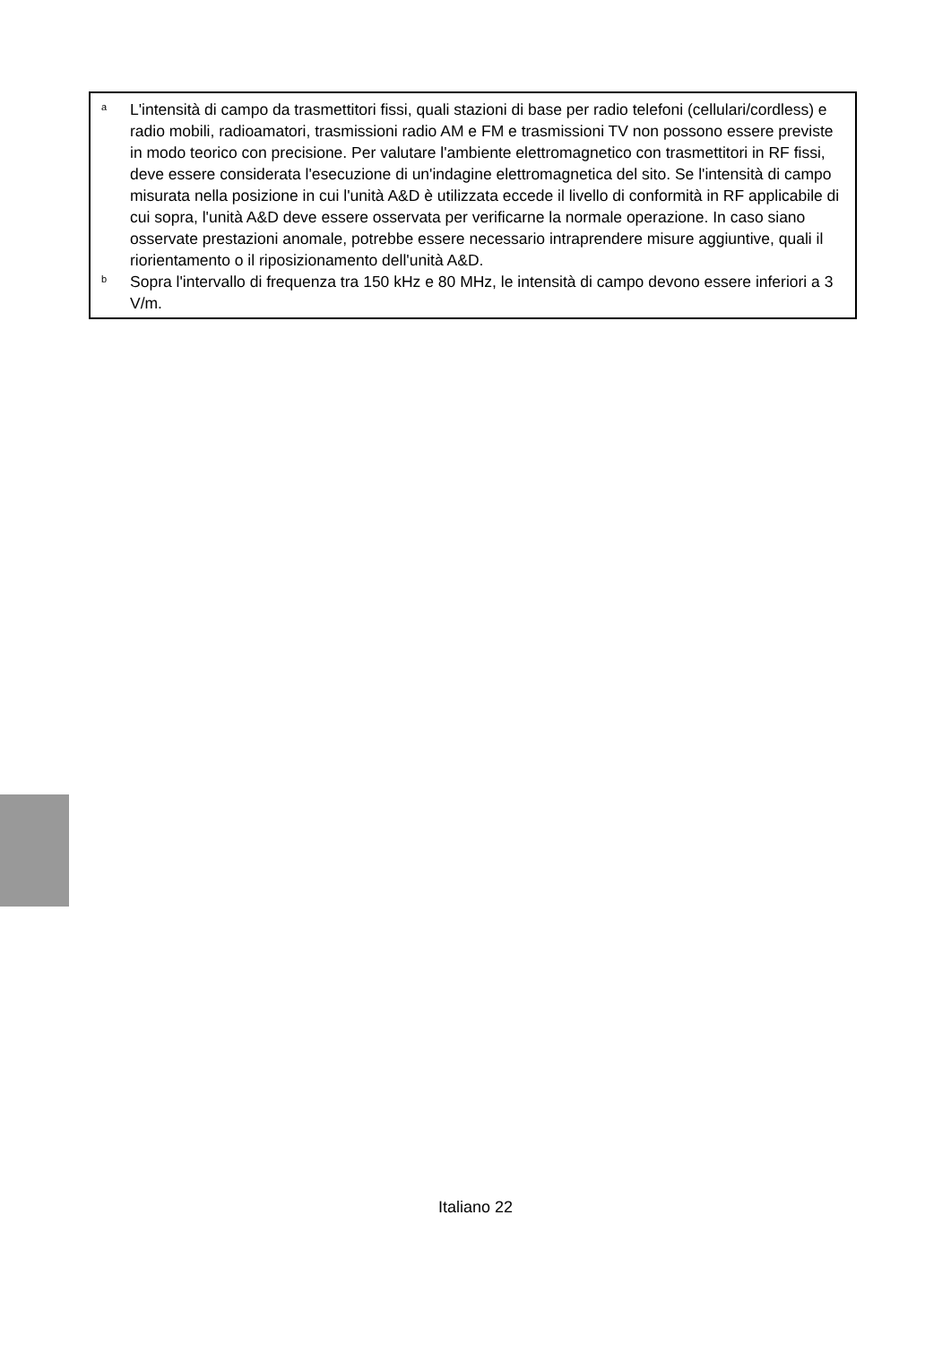a
L'intensità di campo da trasmettitori fissi, quali stazioni di base per radio telefoni (cellulari/cordless) e radio mobili, radioamatori, trasmissioni radio AM e FM e trasmissioni TV non possono essere previste in modo teorico con precisione. Per valutare l'ambiente elettromagnetico con trasmettitori in RF fissi, deve essere considerata l'esecuzione di un'indagine elettromagnetica del sito. Se l'intensità di campo misurata nella posizione in cui l'unità A&D è utilizzata eccede il livello di conformità in RF applicabile di cui sopra, l'unità A&D deve essere osservata per verificarne la normale operazione. In caso siano osservate prestazioni anomale, potrebbe essere necessario intraprendere misure aggiuntive, quali il riorientamento o il riposizionamento dell'unità A&D.
b
Sopra l'intervallo di frequenza tra 150 kHz e 80 MHz, le intensità di campo devono essere inferiori a 3 V/m.
Italiano 22